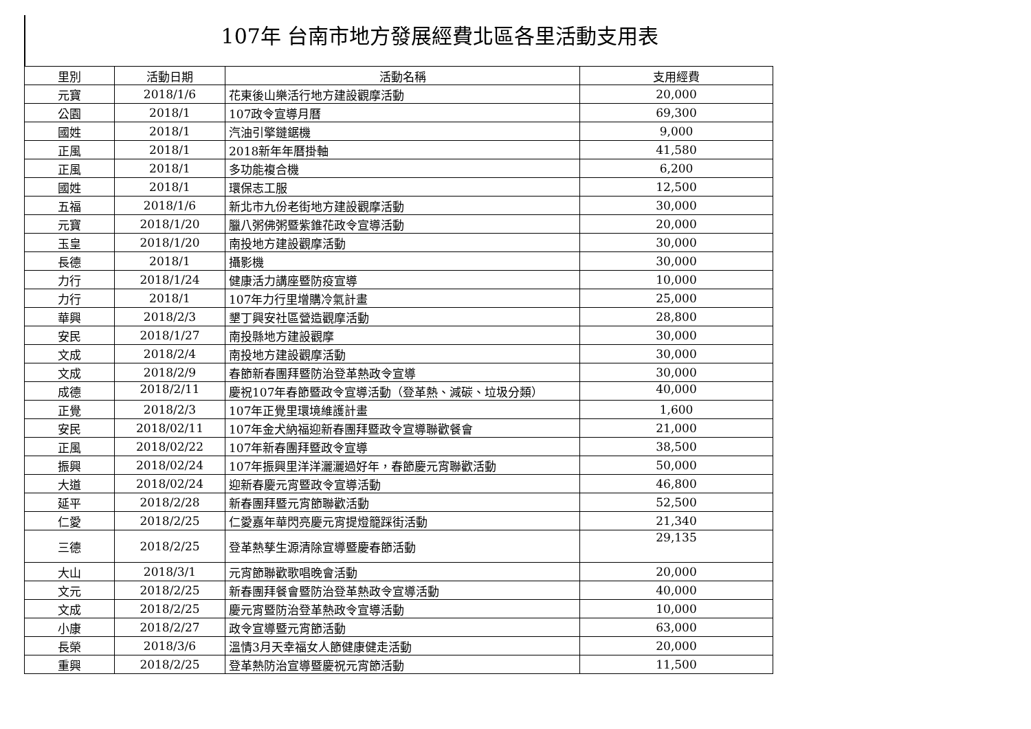107年 台南市地方發展經費北區各里活動支用表
| 里別 | 活動日期 | 活動名稱 | 支用經費 |
| --- | --- | --- | --- |
| 元寶 | 2018/1/6 | 花東後山樂活行地方建設觀摩活動 | 20,000 |
| 公園 | 2018/1 | 107政令宣導月曆 | 69,300 |
| 國姓 | 2018/1 | 汽油引擎鏈鋸機 | 9,000 |
| 正風 | 2018/1 | 2018新年年曆掛軸 | 41,580 |
| 正風 | 2018/1 | 多功能複合機 | 6,200 |
| 國姓 | 2018/1 | 環保志工服 | 12,500 |
| 五福 | 2018/1/6 | 新北市九份老街地方建設觀摩活動 | 30,000 |
| 元寶 | 2018/1/20 | 臘八粥佛粥暨紫錐花政令宣導活動 | 20,000 |
| 玉皇 | 2018/1/20 | 南投地方建設觀摩活動 | 30,000 |
| 長德 | 2018/1 | 攝影機 | 30,000 |
| 力行 | 2018/1/24 | 健康活力講座暨防疫宣導 | 10,000 |
| 力行 | 2018/1 | 107年力行里增購冷氣計畫 | 25,000 |
| 華興 | 2018/2/3 | 墾丁興安社區營造觀摩活動 | 28,800 |
| 安民 | 2018/1/27 | 南投縣地方建設觀摩 | 30,000 |
| 文成 | 2018/2/4 | 南投地方建設觀摩活動 | 30,000 |
| 文成 | 2018/2/9 | 春節新春團拜暨防治登革熱政令宣導 | 30,000 |
| 成德 | 2018/2/11 | 慶祝107年春節暨政令宣導活動（登革熱、減碳、垃圾分類） | 40,000 |
| 正覺 | 2018/2/3 | 107年正覺里環境維護計畫 | 1,600 |
| 安民 | 2018/02/11 | 107年金犬納福迎新春團拜暨政令宣導聯歡餐會 | 21,000 |
| 正風 | 2018/02/22 | 107年新春團拜暨政令宣導 | 38,500 |
| 振興 | 2018/02/24 | 107年振興里洋洋灑灑過好年，春節慶元宵聯歡活動 | 50,000 |
| 大道 | 2018/02/24 | 迎新春慶元宵暨政令宣導活動 | 46,800 |
| 延平 | 2018/2/28 | 新春團拜暨元宵節聯歡活動 | 52,500 |
| 仁愛 | 2018/2/25 | 仁愛嘉年華閃亮慶元宵提燈籠踩街活動 | 21,340 |
| 三德 | 2018/2/25 | 登革熱孳生源清除宣導暨慶春節活動 | 29,135 |
| 大山 | 2018/3/1 | 元宵節聯歡歌唱晚會活動 | 20,000 |
| 文元 | 2018/2/25 | 新春團拜餐會暨防治登革熱政令宣導活動 | 40,000 |
| 文成 | 2018/2/25 | 慶元宵暨防治登革熱政令宣導活動 | 10,000 |
| 小康 | 2018/2/27 | 政令宣導暨元宵節活動 | 63,000 |
| 長榮 | 2018/3/6 | 溫情3月天幸福女人節健康健走活動 | 20,000 |
| 重興 | 2018/2/25 | 登革熱防治宣導暨慶祝元宵節活動 | 11,500 |